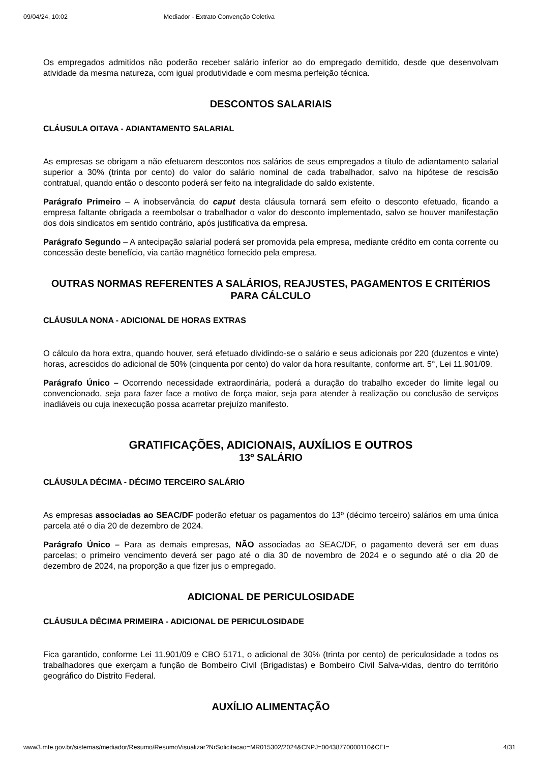09/04/24, 10:02 Mediador - Extrato Convenção Coletiva
Os empregados admitidos não poderão receber salário inferior ao do empregado demitido, desde que desenvolvam atividade da mesma natureza, com igual produtividade e com mesma perfeição técnica.
DESCONTOS SALARIAIS
CLÁUSULA OITAVA - ADIANTAMENTO SALARIAL
As empresas se obrigam a não efetuarem descontos nos salários de seus empregados a título de adiantamento salarial superior a 30% (trinta por cento) do valor do salário nominal de cada trabalhador, salvo na hipótese de rescisão contratual, quando então o desconto poderá ser feito na integralidade do saldo existente.
Parágrafo Primeiro – A inobservância do caput desta cláusula tornará sem efeito o desconto efetuado, ficando a empresa faltante obrigada a reembolsar o trabalhador o valor do desconto implementado, salvo se houver manifestação dos dois sindicatos em sentido contrário, após justificativa da empresa.
Parágrafo Segundo – A antecipação salarial poderá ser promovida pela empresa, mediante crédito em conta corrente ou concessão deste benefício, via cartão magnético fornecido pela empresa.
OUTRAS NORMAS REFERENTES A SALÁRIOS, REAJUSTES, PAGAMENTOS E CRITÉRIOS PARA CÁLCULO
CLÁUSULA NONA - ADICIONAL DE HORAS EXTRAS
O cálculo da hora extra, quando houver, será efetuado dividindo-se o salário e seus adicionais por 220 (duzentos e vinte) horas, acrescidos do adicional de 50% (cinquenta por cento) do valor da hora resultante, conforme art. 5°, Lei 11.901/09.
Parágrafo Único – Ocorrendo necessidade extraordinária, poderá a duração do trabalho exceder do limite legal ou convencionado, seja para fazer face a motivo de força maior, seja para atender à realização ou conclusão de serviços inadiáveis ou cuja inexecução possa acarretar prejuízo manifesto.
GRATIFICAÇÕES, ADICIONAIS, AUXÍLIOS E OUTROS
13º SALÁRIO
CLÁUSULA DÉCIMA - DÉCIMO TERCEIRO SALÁRIO
As empresas associadas ao SEAC/DF poderão efetuar os pagamentos do 13º (décimo terceiro) salários em uma única parcela até o dia 20 de dezembro de 2024.
Parágrafo Único – Para as demais empresas, NÃO associadas ao SEAC/DF, o pagamento deverá ser em duas parcelas; o primeiro vencimento deverá ser pago até o dia 30 de novembro de 2024 e o segundo até o dia 20 de dezembro de 2024, na proporção a que fizer jus o empregado.
ADICIONAL DE PERICULOSIDADE
CLÁUSULA DÉCIMA PRIMEIRA - ADICIONAL DE PERICULOSIDADE
Fica garantido, conforme Lei 11.901/09 e CBO 5171, o adicional de 30% (trinta por cento) de periculosidade a todos os trabalhadores que exerçam a função de Bombeiro Civil (Brigadistas) e Bombeiro Civil Salva-vidas, dentro do território geográfico do Distrito Federal.
AUXÍLIO ALIMENTAÇÃO
www3.mte.gov.br/sistemas/mediador/Resumo/ResumoVisualizar?NrSolicitacao=MR015302/2024&CNPJ=00438770000110&CEI= 4/31